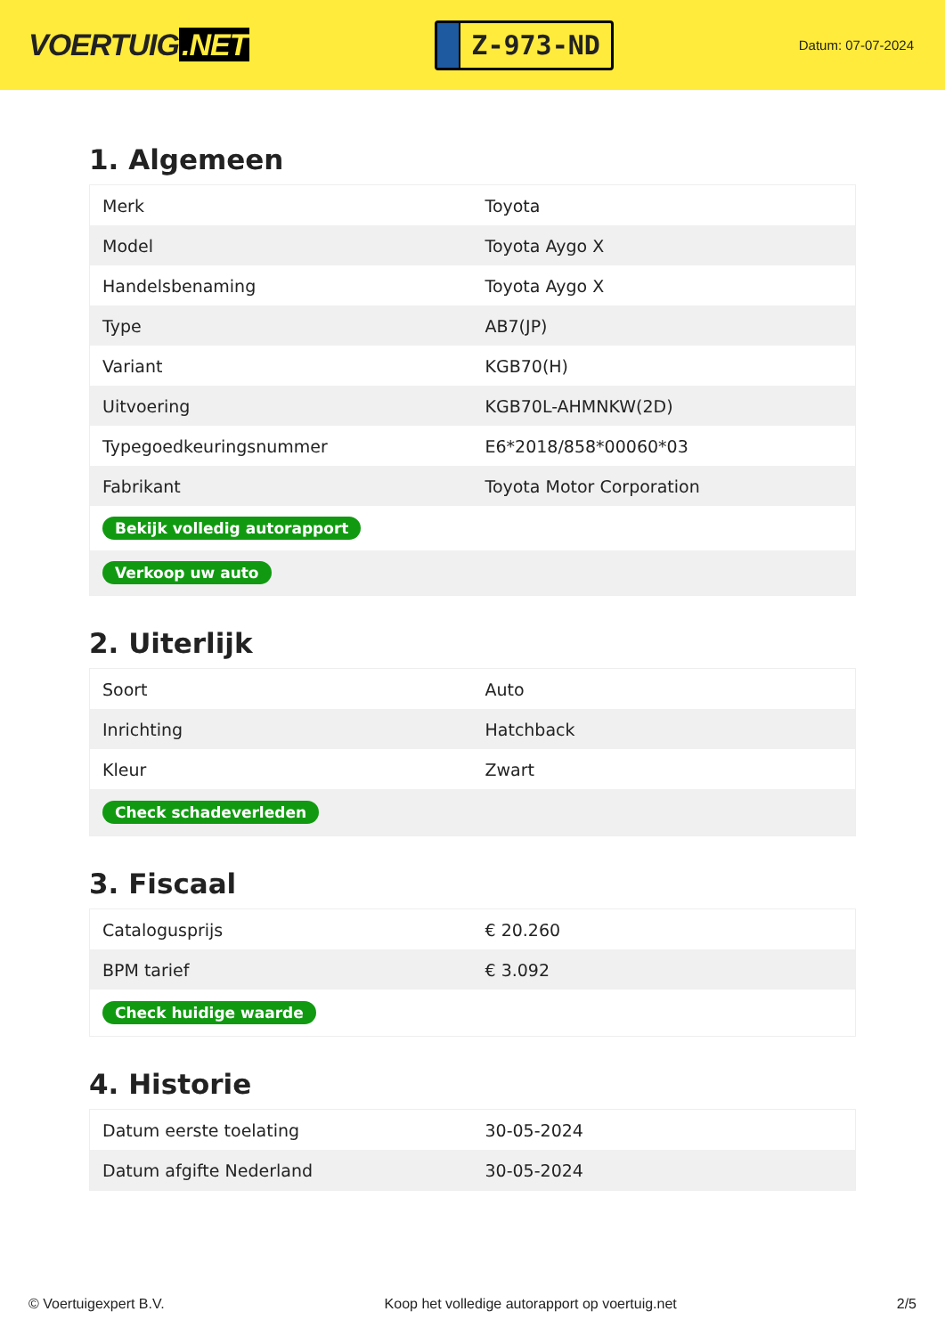VOERTUIG.NET
Z-973-ND
Datum: 07-07-2024
1. Algemeen
| Merk | Toyota |
| Model | Toyota Aygo X |
| Handelsbenaming | Toyota Aygo X |
| Type | AB7(JP) |
| Variant | KGB70(H) |
| Uitvoering | KGB70L-AHMNKW(2D) |
| Typegoedkeuringsnummer | E6*2018/858*00060*03 |
| Fabrikant | Toyota Motor Corporation |
| Bekijk volledig autorapport | |
| Verkoop uw auto | |
2. Uiterlijk
| Soort | Auto |
| Inrichting | Hatchback |
| Kleur | Zwart |
| Check schadeverleden | |
3. Fiscaal
| Catalogusprijs | € 20.260 |
| BPM tarief | € 3.092 |
| Check huidige waarde | |
4. Historie
| Datum eerste toelating | 30-05-2024 |
| Datum afgifte Nederland | 30-05-2024 |
© Voertuigexpert B.V. Koop het volledige autorapport op voertuig.net 2/5